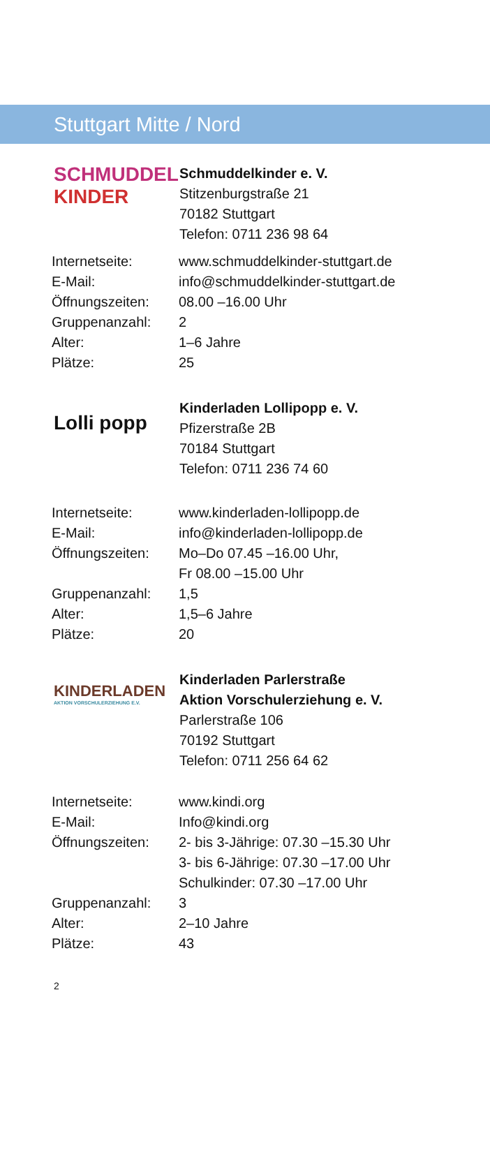Stuttgart Mitte / Nord
SCHMUDDEL
KINDER
Schmuddelkinder e. V.
Stitzenburgstraße 21
70182 Stuttgart
Telefon: 0711 236 98 64
| Internetseite: | www.schmuddelkinder-stuttgart.de |
| E-Mail: | info@schmuddelkinder-stuttgart.de |
| Öffnungszeiten: | 08.00 –16.00 Uhr |
| Gruppenanzahl: | 2 |
| Alter: | 1–6 Jahre |
| Plätze: | 25 |
Lolli popp
Kinderladen Lollipopp e. V.
Pfizerstraße 2B
70184 Stuttgart
Telefon: 0711 236 74 60
| Internetseite: | www.kinderladen-lollipopp.de |
| E-Mail: | info@kinderladen-lollipopp.de |
| Öffnungszeiten: | Mo–Do 07.45 –16.00 Uhr, Fr 08.00 –15.00 Uhr |
| Gruppenanzahl: | 1,5 |
| Alter: | 1,5–6 Jahre |
| Plätze: | 20 |
KINDERLADEN
AKTION VORSCHULERZIEHUNG E.V.
Kinderladen Parlerstraße
Aktion Vorschulerziehung e. V.
Parlerstraße 106
70192 Stuttgart
Telefon: 0711 256 64 62
| Internetseite: | www.kindi.org |
| E-Mail: | Info@kindi.org |
| Öffnungszeiten: | 2- bis 3-Jährige: 07.30 –15.30 Uhr 3- bis 6-Jährige: 07.30 –17.00 Uhr Schulkinder: 07.30 –17.00 Uhr |
| Gruppenanzahl: | 3 |
| Alter: | 2–10 Jahre |
| Plätze: | 43 |
2